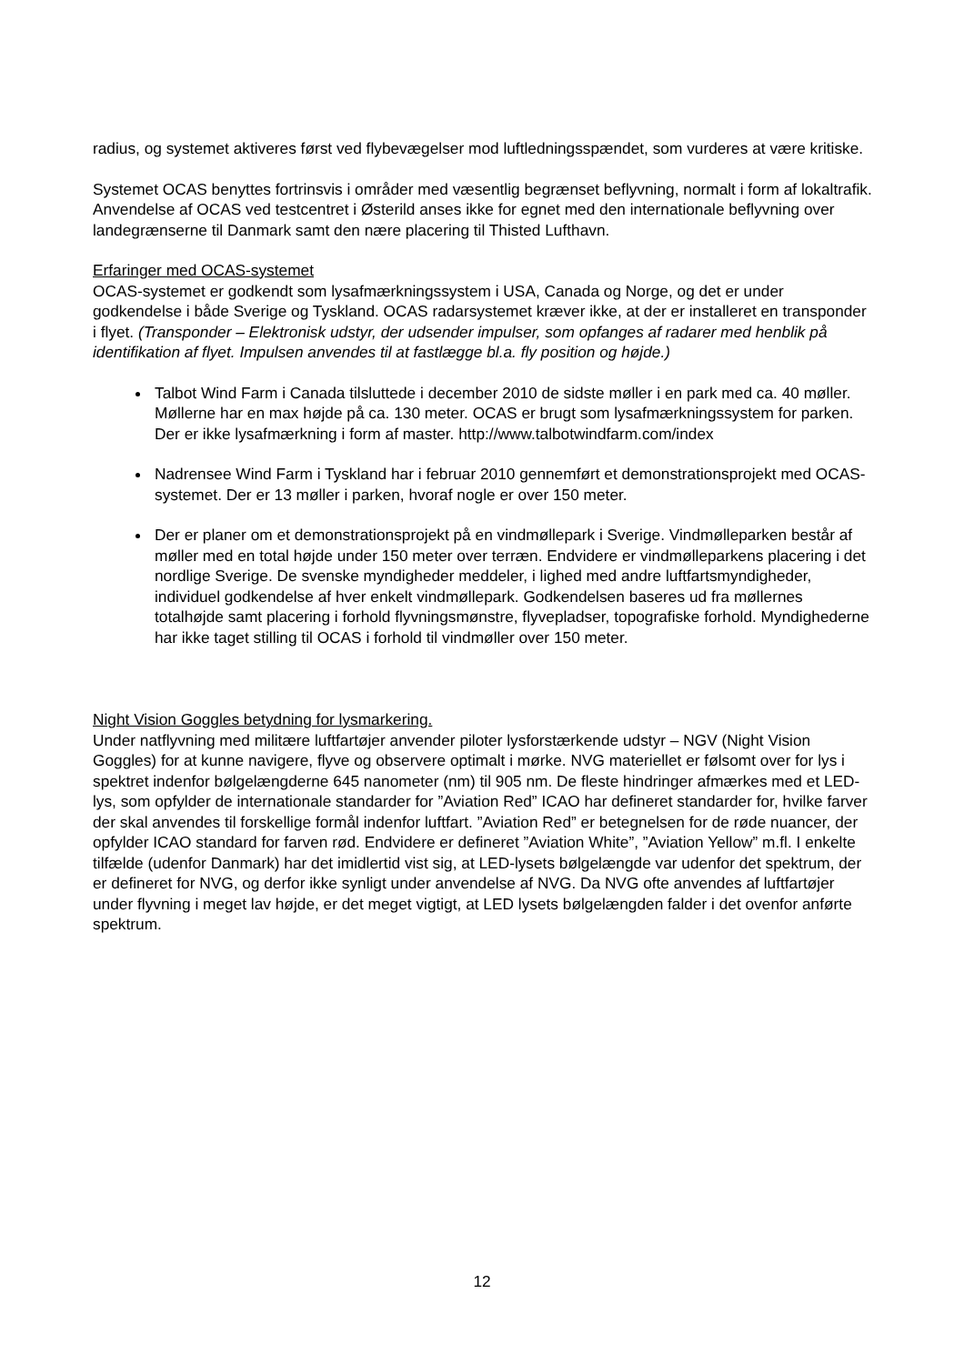radius, og systemet aktiveres først ved flybevægelser mod luftledningsspændet, som vurderes at være kritiske.
Systemet OCAS benyttes fortrinsvis i områder med væsentlig begrænset beflyvning, normalt i form af lokaltrafik. Anvendelse af OCAS ved testcentret i Østerild anses ikke for egnet med den internationale beflyvning over landegrænserne til Danmark samt den nære placering til Thisted Lufthavn.
Erfaringer med OCAS-systemet
OCAS-systemet er godkendt som lysafmærkningssystem i USA, Canada og Norge, og det er under godkendelse i både Sverige og Tyskland. OCAS radarsystemet kræver ikke, at der er installeret en transponder i flyet. (Transponder – Elektronisk udstyr, der udsender impulser, som opfanges af radarer med henblik på identifikation af flyet. Impulsen anvendes til at fastlægge bl.a. fly position og højde.)
Talbot Wind Farm i Canada tilsluttede i december 2010 de sidste møller i en park med ca. 40 møller. Møllerne har en max højde på ca. 130 meter. OCAS er brugt som lysafmærkningssystem for parken. Der er ikke lysafmærkning i form af master. http://www.talbotwindfarm.com/index
Nadrensee Wind Farm i Tyskland har i februar 2010 gennemført et demonstrationsprojekt med OCAS-systemet. Der er 13 møller i parken, hvoraf nogle er over 150 meter.
Der er planer om et demonstrationsprojekt på en vindmøllepark i Sverige. Vindmølleparken består af møller med en total højde under 150 meter over terræn. Endvidere er vindmølleparkens placering i det nordlige Sverige. De svenske myndigheder meddeler, i lighed med andre luftfartsmyndigheder, individuel godkendelse af hver enkelt vindmøllepark. Godkendelsen baseres ud fra møllernes totalhøjde samt placering i forhold flyvningsmønstre, flyvepladser, topografiske forhold. Myndighederne har ikke taget stilling til OCAS i forhold til vindmøller over 150 meter.
Night Vision Goggles betydning for lysmarkering.
Under natflyvning med militære luftfartøjer anvender piloter lysforstærkende udstyr – NGV (Night Vision Goggles) for at kunne navigere, flyve og observere optimalt i mørke. NVG materiellet er følsomt over for lys i spektret indenfor bølgelængderne 645 nanometer (nm) til 905 nm. De fleste hindringer afmærkes med et LED-lys, som opfylder de internationale standarder for ”Aviation Red” ICAO har defineret standarder for, hvilke farver der skal anvendes til forskellige formål indenfor luftfart. ”Aviation Red” er betegnelsen for de røde nuancer, der opfylder ICAO standard for farven rød. Endvidere er defineret ”Aviation White”, ”Aviation Yellow” m.fl. I enkelte tilfælde (udenfor Danmark) har det imidlertid vist sig, at LED-lysets bølgelængde var udenfor det spektrum, der er defineret for NVG, og derfor ikke synligt under anvendelse af NVG. Da NVG ofte anvendes af luftfartøjer under flyvning i meget lav højde, er det meget vigtigt, at LED lysets bølgelængden falder i det ovenfor anførte spektrum.
12